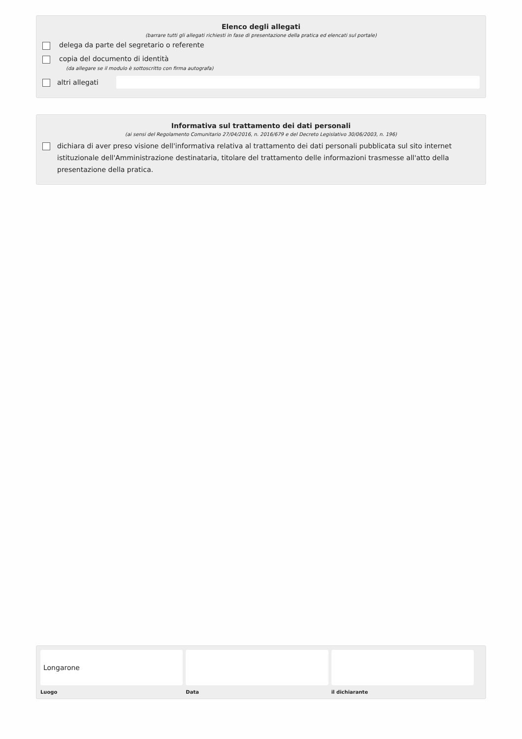Elenco degli allegati
(barrare tutti gli allegati richiesti in fase di presentazione della pratica ed elencati sul portale)
delega da parte del segretario o referente
copia del documento di identità
(da allegare se il modulo è sottoscritto con firma autografa)
altri allegati
Informativa sul trattamento dei dati personali
(ai sensi del Regolamento Comunitario 27/04/2016, n. 2016/679 e del Decreto Legislativo 30/06/2003, n. 196)
dichiara di aver preso visione dell'informativa relativa al trattamento dei dati personali pubblicata sul sito internet istituzionale dell'Amministrazione destinataria, titolare del trattamento delle informazioni trasmesse all'atto della presentazione della pratica.
Longarone
Luogo
Data il dichiarante